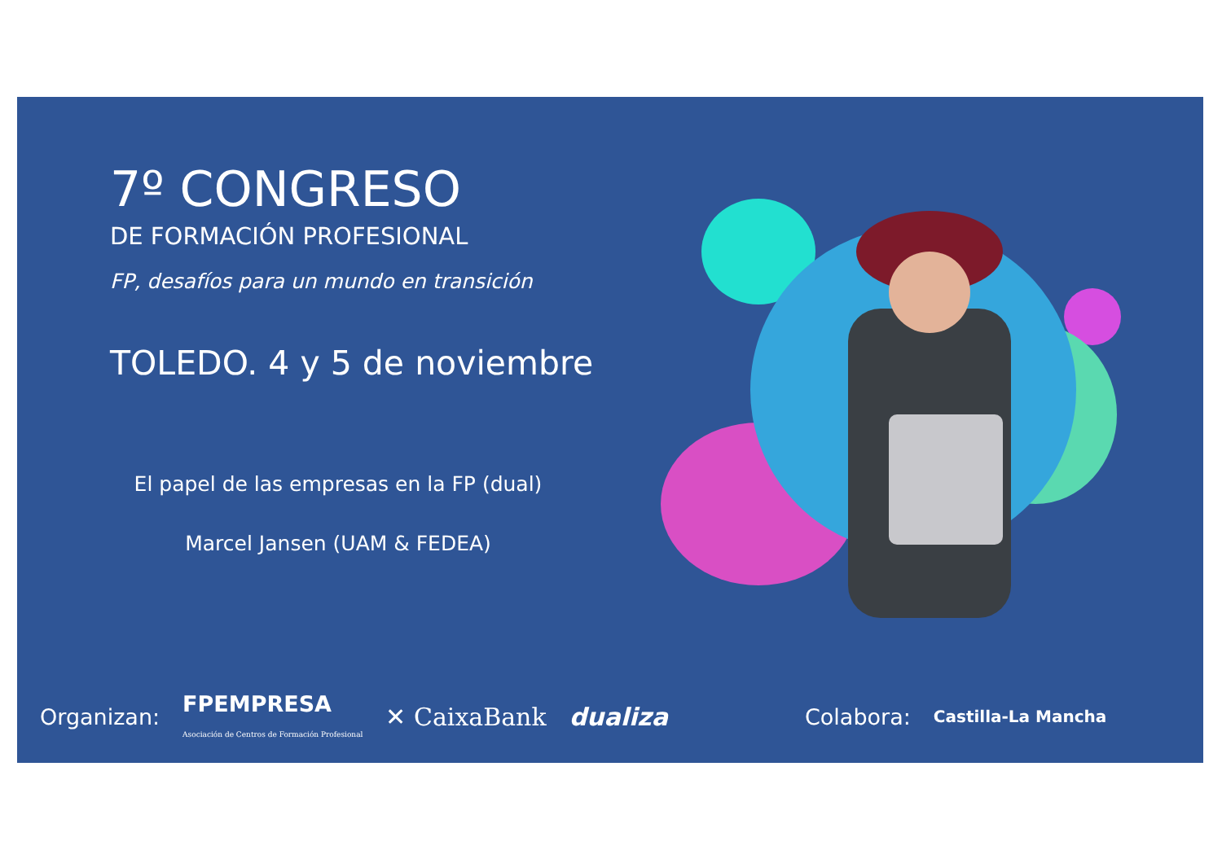7º CONGRESO
DE FORMACIÓN PROFESIONAL
FP, desafíos para un mundo en transición
TOLEDO. 4 y 5 de noviembre
El papel de las empresas en la FP (dual)
Marcel Jansen (UAM & FEDEA)
Organizan: FPEMPRESA
Asociación de Centros de Formación Profesional ✕ CaixaBank dualiza Colabora: Castilla-La Mancha